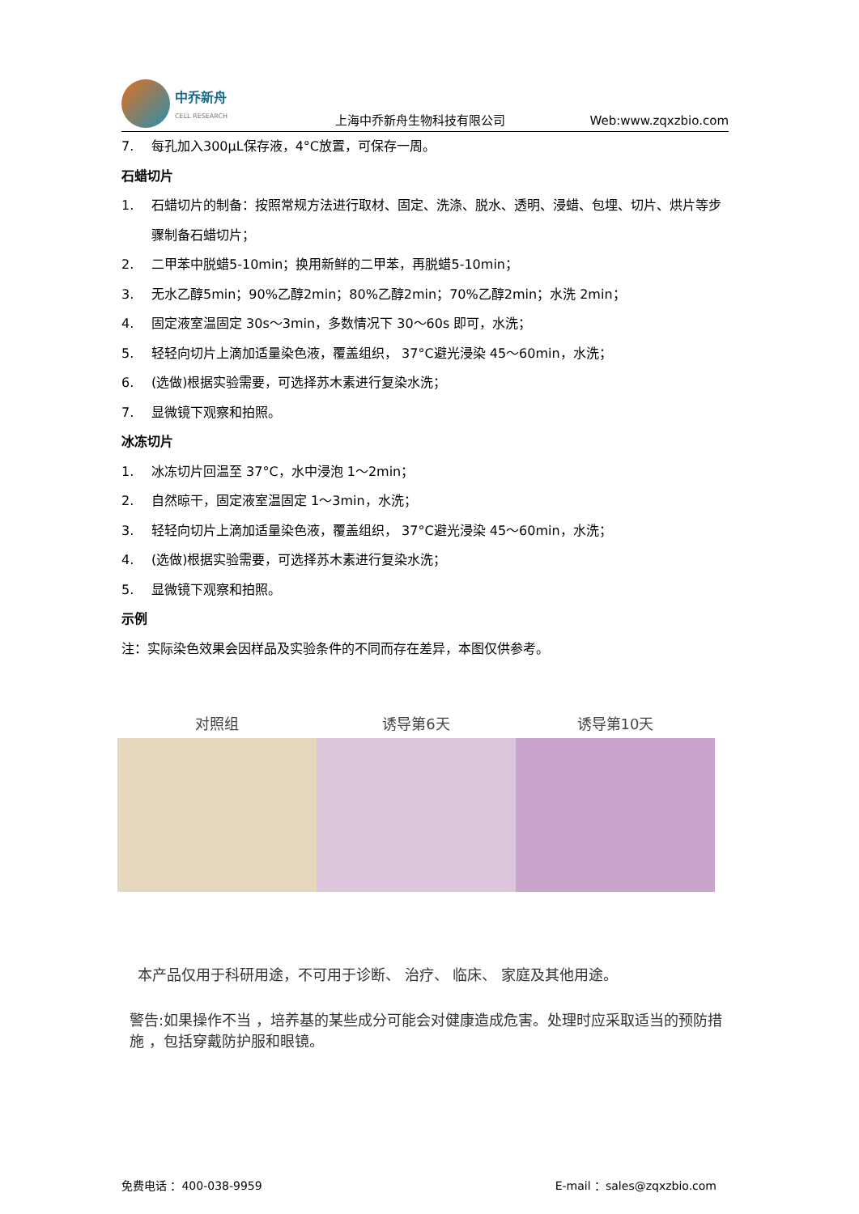中乔新舟
CELL RESEARCH
上海中乔新舟生物科技有限公司
Web:www.zqxzbio.com
7. 每孔加入300μL保存液，4°C放置，可保存一周。
石蜡切片
1. 石蜡切片的制备：按照常规方法进行取材、固定、洗涤、脱水、透明、浸蜡、包埋、切片、烘片等步骤制备石蜡切片；
2. 二甲苯中脱蜡5-10min；换用新鲜的二甲苯，再脱蜡5-10min；
3. 无水乙醇5min；90%乙醇2min；80%乙醇2min；70%乙醇2min；水洗 2min；
4. 固定液室温固定 30s～3min，多数情况下 30～60s 即可，水洗；
5. 轻轻向切片上滴加适量染色液，覆盖组织， 37°C避光浸染 45～60min，水洗；
6. (选做)根据实验需要，可选择苏木素进行复染水洗；
7. 显微镜下观察和拍照。
冰冻切片
1. 冰冻切片回温至 37°C，水中浸泡 1～2min；
2. 自然晾干，固定液室温固定 1～3min，水洗；
3. 轻轻向切片上滴加适量染色液，覆盖组织， 37°C避光浸染 45～60min，水洗；
4. (选做)根据实验需要，可选择苏木素进行复染水洗；
5. 显微镜下观察和拍照。
示例
注：实际染色效果会因样品及实验条件的不同而存在差异，本图仅供参考。
对照组 诱导第6天 诱导第10天
本产品仅用于科研用途，不可用于诊断、 治疗、 临床、 家庭及其他用途。
警告:如果操作不当 ，培养基的某些成分可能会对健康造成危害。处理时应采取适当的预防措施 ，包括穿戴防护服和眼镜。
免费电话 ：400-038-9959 E-mail ：sales@zqxzbio.com